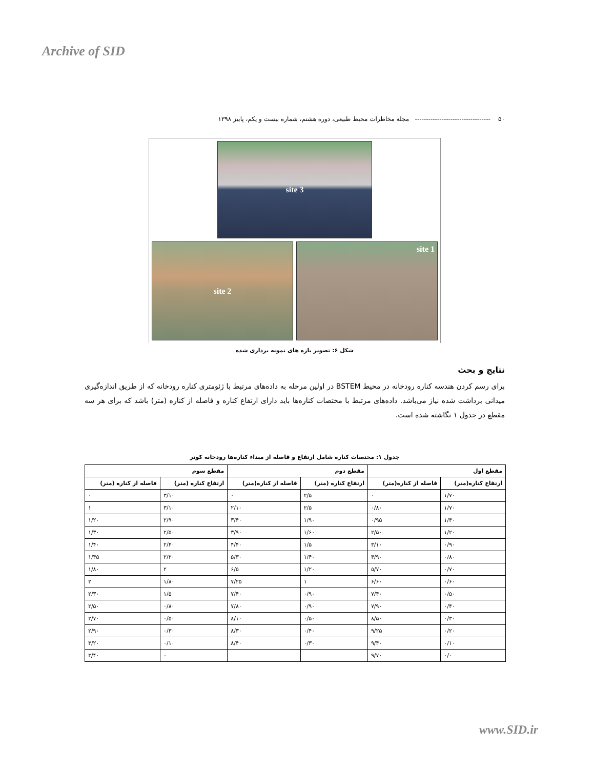Archive of SID
۵۰ ---------------------------------- مجله مخاطرات محیط طبیعی، دوره هشتم، شماره بیست و یکم، پاییز ۱۳۹۸
site 3
site 1
site 2
شکل ۶: تصویر بازه های نمونه برداری شده
نتایج و بحث
برای رسم کردن هندسه کناره رودخانه در محیط BSTEM در اولین مرحله به داده‌های مرتبط با ژئومتری کناره رودخانه که از طریق اندازه‌گیری میدانی برداشت شده نیاز می‌باشد. داده‌های مرتبط با مختصات کناره‌ها باید دارای ارتفاع کناره و فاصله از کناره (متر) باشد که برای هر سه مقطع در جدول ۱ نگاشته شده است.
جدول ۱: مختصات کناره شامل ارتفاع و فاصله از مبداء کناره‌ها رودخانه کوتر
| مقطع اول | | مقطع دوم | | مقطع سوم | |
| --- | --- | --- | --- | --- | --- |
| ارتفاع کناره(متر) | فاصله از کناره(متر) | ارتفاع کناره (متر) | فاصله از کناره(متر) | ارتفاع کناره (متر) | فاصله از کناره (متر) |
| ۱/۷۰ | ۰ | ۲/۵ | ۰ | ۳/۱۰ | ۰ |
| ۱/۷۰ | ۰/۸۰ | ۲/۵ | ۲/۱۰ | ۳/۱۰ | ۱ |
| ۱/۴۰ | ۰/۹۵ | ۱/۹۰ | ۳/۴۰ | ۲/۹۰ | ۱/۲۰ |
| ۱/۲۰ | ۲/۵۰ | ۱/۶۰ | ۳/۹۰ | ۲/۵۰ | ۱/۳۰ |
| ۰/۹۰ | ۳/۱۰ | ۱/۵ | ۴/۴۰ | ۲/۴۰ | ۱/۴۰ |
| ۰/۸۰ | ۴/۹۰ | ۱/۴۰ | ۵/۳۰ | ۲/۲۰ | ۱/۴۵ |
| ۰/۷۰ | ۵/۷۰ | ۱/۲۰ | ۶/۵ | ۲ | ۱/۸۰ |
| ۰/۶۰ | ۶/۶۰ | ۱ | ۷/۲۵ | ۱/۸۰ | ۲ |
| ۰/۵۰ | ۷/۴۰ | ۰/۹۰ | ۷/۴۰ | ۱/۵ | ۲/۳۰ |
| ۰/۴۰ | ۷/۹۰ | ۰/۹۰ | ۷/۸۰ | ۰/۸۰ | ۲/۵۰ |
| ۰/۳۰ | ۸/۵۰ | ۰/۵۰ | ۸/۱۰ | ۰/۵۰ | ۲/۷۰ |
| ۰/۲۰ | ۹/۲۵ | ۰/۴۰ | ۸/۳۰ | ۰/۳۰ | ۲/۹۰ |
| ۰/۱۰ | ۹/۴۰ | ۰/۳۰ | ۸/۴۰ | ۰/۱۰ | ۳/۲۰ |
| ۰/۰ | ۹/۷۰ | | | ۰ | ۳/۴۰ |
www.SID.ir